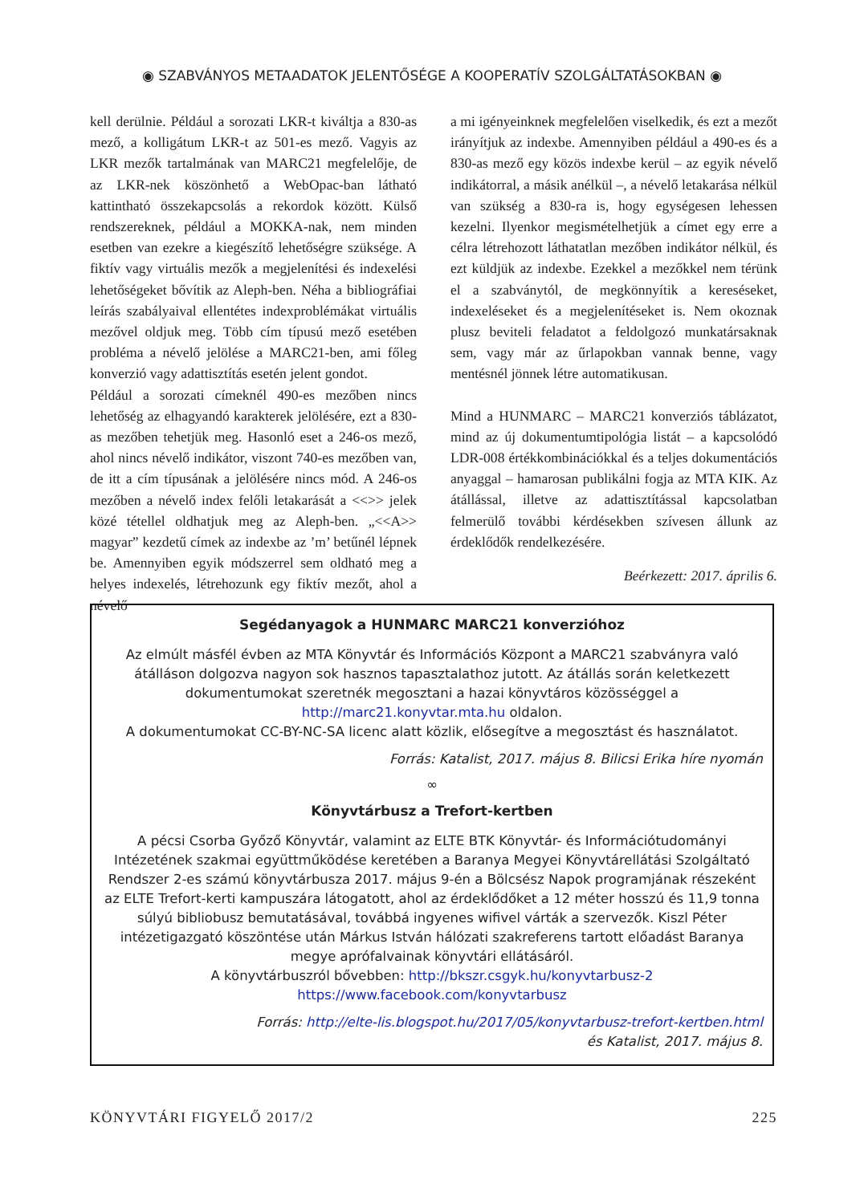◉ SZABVÁNYOS METAADATOK JELENTŐSÉGE A KOOPERATÍV SZOLGÁLTATÁSOKBAN ◉
kell derülnie. Például a sorozati LKR-t kiváltja a 830-as mező, a kolligátum LKR-t az 501-es mező. Vagyis az LKR mezők tartalmának van MARC21 megfelelője, de az LKR-nek köszönhető a WebOpac-ban látható kattintható összekapcsolás a rekordok között. Külső rendszereknek, például a MOKKA-nak, nem minden esetben van ezekre a kiegészítő lehetőségre szüksége. A fiktív vagy virtuális mezők a megjelenítési és indexelési lehetőségeket bővítik az Aleph-ben. Néha a bibliográfiai leírás szabályaival ellentétes indexproblémákat virtuális mezővel oldjuk meg. Több cím típusú mező esetében probléma a névelő jelölése a MARC21-ben, ami főleg konverzió vagy adattisztítás esetén jelent gondot.
Például a sorozati címeknél 490-es mezőben nincs lehetőség az elhagyandó karakterek jelölésére, ezt a 830-as mezőben tehetjük meg. Hasonló eset a 246-os mező, ahol nincs névelő indikátor, viszont 740-es mezőben van, de itt a cím típusának a jelölésére nincs mód. A 246-os mezőben a névelő index felőli letakarását a <<>> jelek közé tétellel oldhatjuk meg az Aleph-ben. „<<A>> magyar” kezdetű címek az indexbe az ’m’ betűnél lépnek be. Amennyiben egyik módszerrel sem oldható meg a helyes indexelés, létrehozunk egy fiktív mezőt, ahol a névelő
a mi igényeinknek megfelelően viselkedik, és ezt a mezőt irányítjuk az indexbe. Amennyiben például a 490-es és a 830-as mező egy közös indexbe kerül – az egyik névelő indikátorral, a másik anélkül –, a névelő letakarása nélkül van szükség a 830-ra is, hogy egységesen lehessen kezelni. Ilyenkor megismételhetjük a címet egy erre a célra létrehozott láthatatlan mezőben indikátor nélkül, és ezt küldjük az indexbe. Ezekkel a mezőkkel nem térünk el a szabványtól, de megkönnyítik a kereséseket, indexeléseket és a megjelenítéseket is. Nem okoznak plusz beviteli feladatot a feldolgozó munkatársaknak sem, vagy már az űrlapokban vannak benne, vagy mentésnél jönnek létre automatikusan.
Mind a HUNMARC – MARC21 konverziós táblázatot, mind az új dokumentumtipológia listát – a kapcsolódó LDR-008 értékkombinációkkal és a teljes dokumentációs anyaggal – hamarosan publikálni fogja az MTA KIK. Az átállással, illetve az adattisztítással kapcsolatban felmerülő további kérdésekben szívesen állunk az érdeklődők rendelkezésére.
Beérkezett: 2017. április 6.
Segédanyagok a HUNMARC MARC21 konverzióhoz
Az elmúlt másfél évben az MTA Könyvtár és Információs Központ a MARC21 szabványra való átálláson dolgozva nagyon sok hasznos tapasztalathoz jutott. Az átállás során keletkezett dokumentumokat szeretnék megosztani a hazai könyvtáros közösséggel a http://marc21.konyvtar.mta.hu oldalon.
A dokumentumokat CC-BY-NC-SA licenc alatt közlik, elősegítve a megosztást és használatot.
Forrás: Katalist, 2017. május 8. Bilicsi Erika híre nyomán
∞
Könyvtárbusz a Trefort-kertben
A pécsi Csorba Győző Könyvtár, valamint az ELTE BTK Könyvtár- és Információtudományi Intézetének szakmai együttműködése keretében a Baranya Megyei Könyvtárellátási Szolgáltató Rendszer 2-es számú könyvtárbusza 2017. május 9-én a Bölcsész Napok programjának részeként az ELTE Trefort-kerti kampuszára látogatott, ahol az érdeklődőket a 12 méter hosszú és 11,9 tonna súlyú bibliobusz bemutatásával, továbbá ingyenes wifivel várták a szervezők. Kiszl Péter intézetigazgató köszöntése után Márkus István hálózati szakreferens tartott előadást Baranya megye aprófalvainak könyvtári ellátásáról.
A könyvtárbuszról bővebben: http://bkszr.csgyk.hu/konyvtarbusz-2
https://www.facebook.com/konyvtarbusz
Forrás: http://elte-lis.blogspot.hu/2017/05/konyvtarbusz-trefort-kertben.html
és Katalist, 2017. május 8.
KÖNYVTÁRI FIGYELŐ 2017/2 225